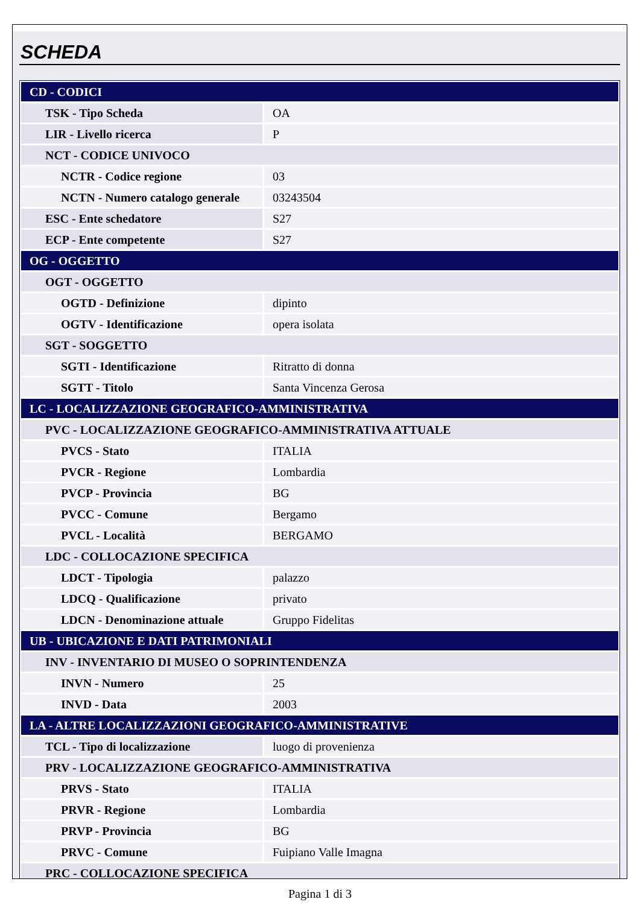SCHEDA
| CD - CODICI | |
| TSK - Tipo Scheda | OA |
| LIR - Livello ricerca | P |
| NCT - CODICE UNIVOCO | |
| NCTR - Codice regione | 03 |
| NCTN - Numero catalogo generale | 03243504 |
| ESC - Ente schedatore | S27 |
| ECP - Ente competente | S27 |
| OG - OGGETTO | |
| OGT - OGGETTO | |
| OGTD - Definizione | dipinto |
| OGTV - Identificazione | opera isolata |
| SGT - SOGGETTO | |
| SGTI - Identificazione | Ritratto di donna |
| SGTT - Titolo | Santa Vincenza Gerosa |
| LC - LOCALIZZAZIONE GEOGRAFICO-AMMINISTRATIVA | |
| PVC - LOCALIZZAZIONE GEOGRAFICO-AMMINISTRATIVA ATTUALE | |
| PVCS - Stato | ITALIA |
| PVCR - Regione | Lombardia |
| PVCP - Provincia | BG |
| PVCC - Comune | Bergamo |
| PVCL - Località | BERGAMO |
| LDC - COLLOCAZIONE SPECIFICA | |
| LDCT - Tipologia | palazzo |
| LDCQ - Qualificazione | privato |
| LDCN - Denominazione attuale | Gruppo Fidelitas |
| UB - UBICAZIONE E DATI PATRIMONIALI | |
| INV - INVENTARIO DI MUSEO O SOPRINTENDENZA | |
| INVN - Numero | 25 |
| INVD - Data | 2003 |
| LA - ALTRE LOCALIZZAZIONI GEOGRAFICO-AMMINISTRATIVE | |
| TCL - Tipo di localizzazione | luogo di provenienza |
| PRV - LOCALIZZAZIONE GEOGRAFICO-AMMINISTRATIVA | |
| PRVS - Stato | ITALIA |
| PRVR - Regione | Lombardia |
| PRVP - Provincia | BG |
| PRVC - Comune | Fuipiano Valle Imagna |
| PRC - COLLOCAZIONE SPECIFICA | |
Pagina 1 di 3